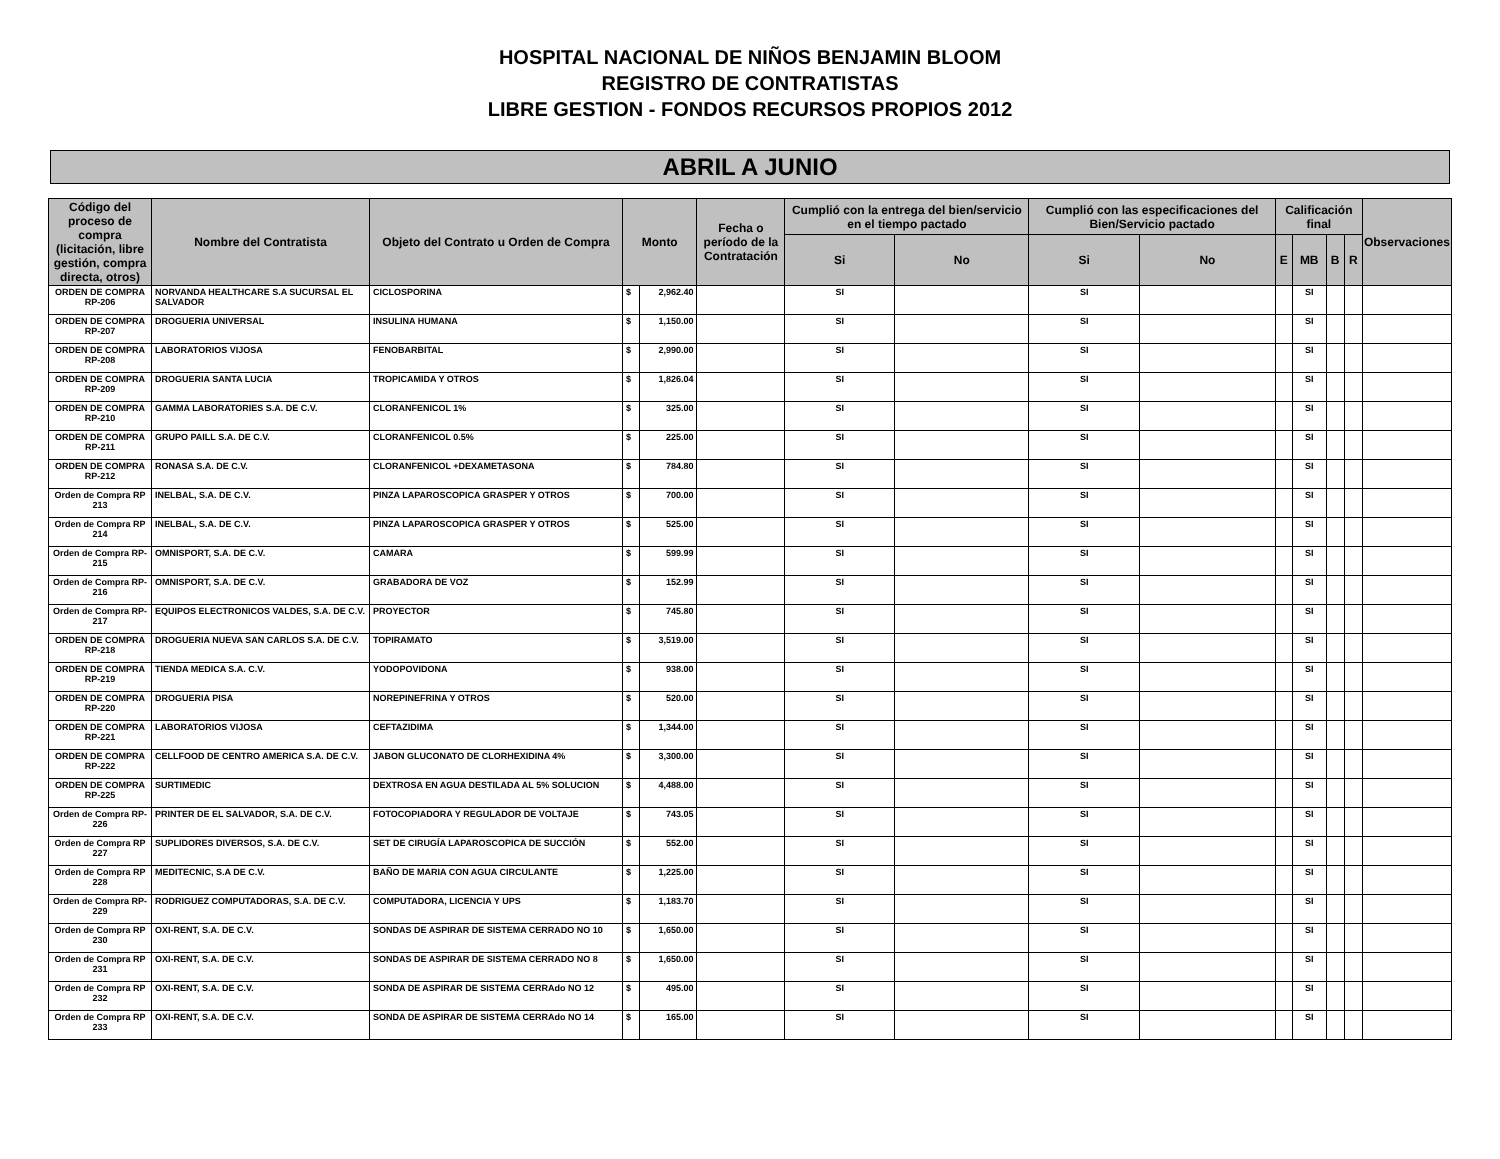HOSPITAL NACIONAL DE NIÑOS BENJAMIN BLOOM
REGISTRO DE CONTRATISTAS
LIBRE GESTION - FONDOS RECURSOS PROPIOS 2012
ABRIL A JUNIO
| Código del proceso de compra (licitación, libre gestión, compra directa, otros) | Nombre del Contratista | Objeto del Contrato u Orden de Compra | Monto | | Fecha o período de la Contratación | Cumplió con la entrega del bien/servicio en el tiempo pactado | | Cumplió con las especificaciones del Bien/Servicio pactado | | Calificación final | | | | Observaciones |
| --- | --- | --- | --- | --- | --- | --- | --- | --- | --- | --- | --- | --- | --- | --- |
| | | | | | | Si | No | Si | No | E | MB | B | R | |
| ORDEN DE COMPRA RP-206 | NORVANDA HEALTHCARE S.A SUCURSAL EL SALVADOR | CICLOSPORINA | $ | 2,962.40 | | SI | | SI | | | SI | | | |
| ORDEN DE COMPRA RP-207 | DROGUERIA UNIVERSAL | INSULINA HUMANA | $ | 1,150.00 | | SI | | SI | | | SI | | | |
| ORDEN DE COMPRA RP-208 | LABORATORIOS VIJOSA | FENOBARBITAL | $ | 2,990.00 | | SI | | SI | | | SI | | | |
| ORDEN DE COMPRA RP-209 | DROGUERIA SANTA LUCIA | TROPICAMIDA Y OTROS | $ | 1,826.04 | | SI | | SI | | | SI | | | |
| ORDEN DE COMPRA RP-210 | GAMMA LABORATORIES S.A. DE C.V. | CLORANFENICOL 1% | $ | 325.00 | | SI | | SI | | | SI | | | |
| ORDEN DE COMPRA RP-211 | GRUPO PAILL S.A. DE C.V. | CLORANFENICOL 0.5% | $ | 225.00 | | SI | | SI | | | SI | | | |
| ORDEN DE COMPRA RP-212 | RONASA S.A. DE C.V. | CLORANFENICOL +DEXAMETASONA | $ | 784.80 | | SI | | SI | | | SI | | | |
| Orden de Compra RP 213 | INELBAL, S.A. DE C.V. | PINZA LAPAROSCOPICA GRASPER Y OTROS | $ | 700.00 | | SI | | SI | | | SI | | | |
| Orden de Compra RP 214 | INELBAL, S.A. DE C.V. | PINZA LAPAROSCOPICA GRASPER Y OTROS | $ | 525.00 | | SI | | SI | | | SI | | | |
| Orden de Compra RP-215 | OMNISPORT, S.A. DE C.V. | CAMARA | $ | 599.99 | | SI | | SI | | | SI | | | |
| Orden de Compra RP-216 | OMNISPORT, S.A. DE C.V. | GRABADORA DE VOZ | $ | 152.99 | | SI | | SI | | | SI | | | |
| Orden de Compra RP- 217 | EQUIPOS ELECTRONICOS VALDES, S.A. DE C.V. | PROYECTOR | $ | 745.80 | | SI | | SI | | | SI | | | |
| ORDEN DE COMPRA RP-218 | DROGUERIA NUEVA SAN CARLOS S.A. DE C.V. | TOPIRAMATO | $ | 3,519.00 | | SI | | SI | | | SI | | | |
| ORDEN DE COMPRA RP-219 | TIENDA MEDICA S.A. C.V. | YODOPOVIDONA | $ | 938.00 | | SI | | SI | | | SI | | | |
| ORDEN DE COMPRA RP-220 | DROGUERIA PISA | NOREPINEFRINA Y OTROS | $ | 520.00 | | SI | | SI | | | SI | | | |
| ORDEN DE COMPRA RP-221 | LABORATORIOS VIJOSA | CEFTAZIDIMA | $ | 1,344.00 | | SI | | SI | | | SI | | | |
| ORDEN DE COMPRA RP-222 | CELLFOOD DE CENTRO AMERICA S.A. DE C.V. | JABON GLUCONATO DE CLORHEXIDINA 4% | $ | 3,300.00 | | SI | | SI | | | SI | | | |
| ORDEN DE COMPRA RP-225 | SURTIMEDIC | DEXTROSA EN AGUA DESTILADA AL 5% SOLUCION | $ | 4,488.00 | | SI | | SI | | | SI | | | |
| Orden de Compra RP- 226 | PRINTER DE EL SALVADOR, S.A. DE C.V. | FOTOCOPIADORA Y REGULADOR DE VOLTAJE | $ | 743.05 | | SI | | SI | | | SI | | | |
| Orden de Compra RP 227 | SUPLIDORES DIVERSOS, S.A. DE C.V. | SET DE CIRUGÍA LAPAROSCOPICA DE SUCCIÓN | $ | 552.00 | | SI | | SI | | | SI | | | |
| Orden de Compra RP 228 | MEDITECNIC, S.A DE C.V. | BAÑO DE MARIA CON AGUA CIRCULANTE | $ | 1,225.00 | | SI | | SI | | | SI | | | |
| Orden de Compra RP- 229 | RODRIGUEZ COMPUTADORAS, S.A. DE C.V. | COMPUTADORA, LICENCIA Y UPS | $ | 1,183.70 | | SI | | SI | | | SI | | | |
| Orden de Compra RP 230 | OXI-RENT, S.A. DE C.V. | SONDAS DE ASPIRAR DE SISTEMA CERRADO NO 10 | $ | 1,650.00 | | SI | | SI | | | SI | | | |
| Orden de Compra RP 231 | OXI-RENT, S.A. DE C.V. | SONDAS DE ASPIRAR DE SISTEMA CERRADO NO 8 | $ | 1,650.00 | | SI | | SI | | | SI | | | |
| Orden de Compra RP 232 | OXI-RENT, S.A. DE C.V. | SONDA DE ASPIRAR DE SISTEMA CERRAdo NO 12 | $ | 495.00 | | SI | | SI | | | SI | | | |
| Orden de Compra RP 233 | OXI-RENT, S.A. DE C.V. | SONDA DE ASPIRAR DE SISTEMA CERRAdo NO 14 | $ | 165.00 | | SI | | SI | | | SI | | | |